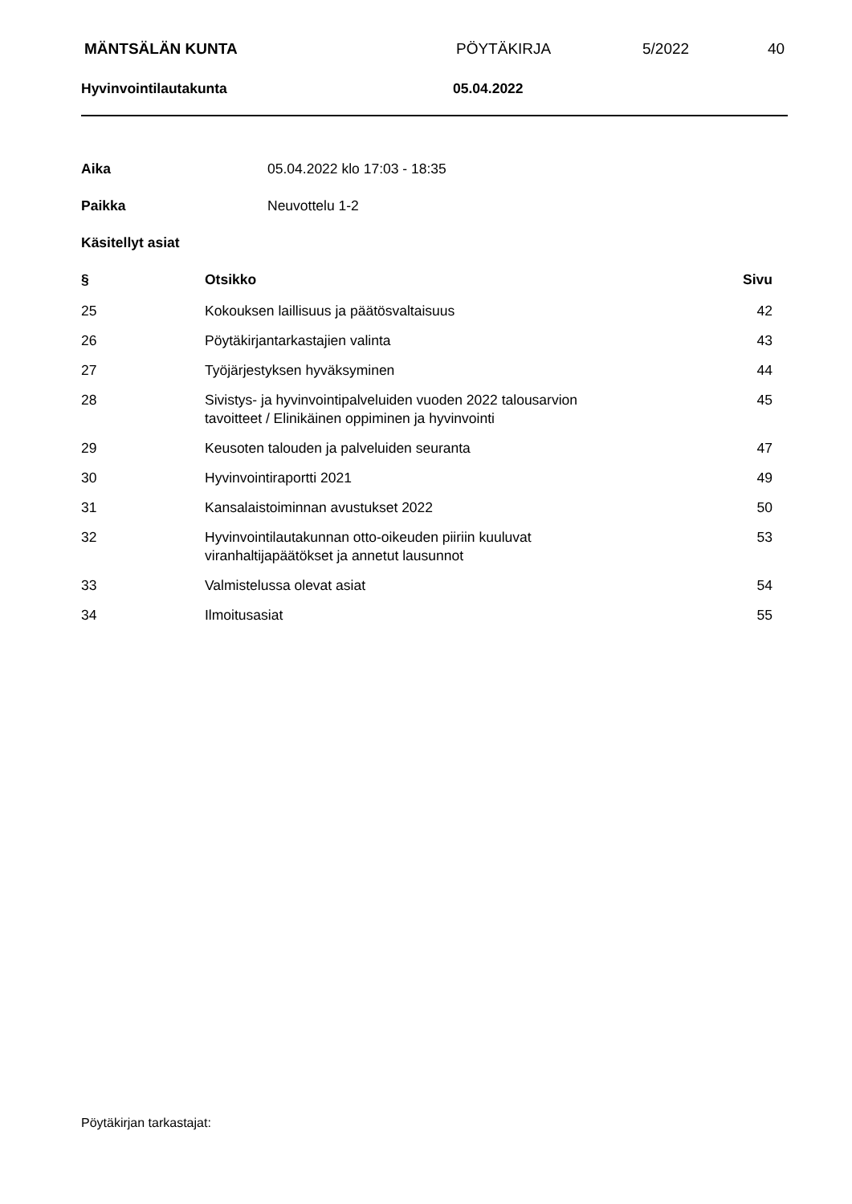MÄNTSÄLÄN KUNTA PÖYTÄKIRJA 5/2022 40
Hyvinvointilautakunta 05.04.2022
| Aika | 05.04.2022 klo 17:03 - 18:35 |
| Paikka | Neuvottelu 1-2 |
| Käsitellyt asiat | |
| § | Otsikko | Sivu |
| --- | --- | --- |
| 25 | Kokouksen laillisuus ja päätösvaltaisuus | 42 |
| 26 | Pöytäkirjantarkastajien valinta | 43 |
| 27 | Työjärjestyksen hyväksyminen | 44 |
| 28 | Sivistys- ja hyvinvointipalveluiden vuoden 2022 talousarvion tavoitteet / Elinikäinen oppiminen ja hyvinvointi | 45 |
| 29 | Keusoten talouden ja palveluiden seuranta | 47 |
| 30 | Hyvinvointiraportti 2021 | 49 |
| 31 | Kansalaistoiminnan avustukset 2022 | 50 |
| 32 | Hyvinvointilautakunnan otto-oikeuden piiriin kuuluvat viranhaltijapäätökset ja annetut lausunnot | 53 |
| 33 | Valmistelussa olevat asiat | 54 |
| 34 | Ilmoitusasiat | 55 |
Pöytäkirjan tarkastajat: